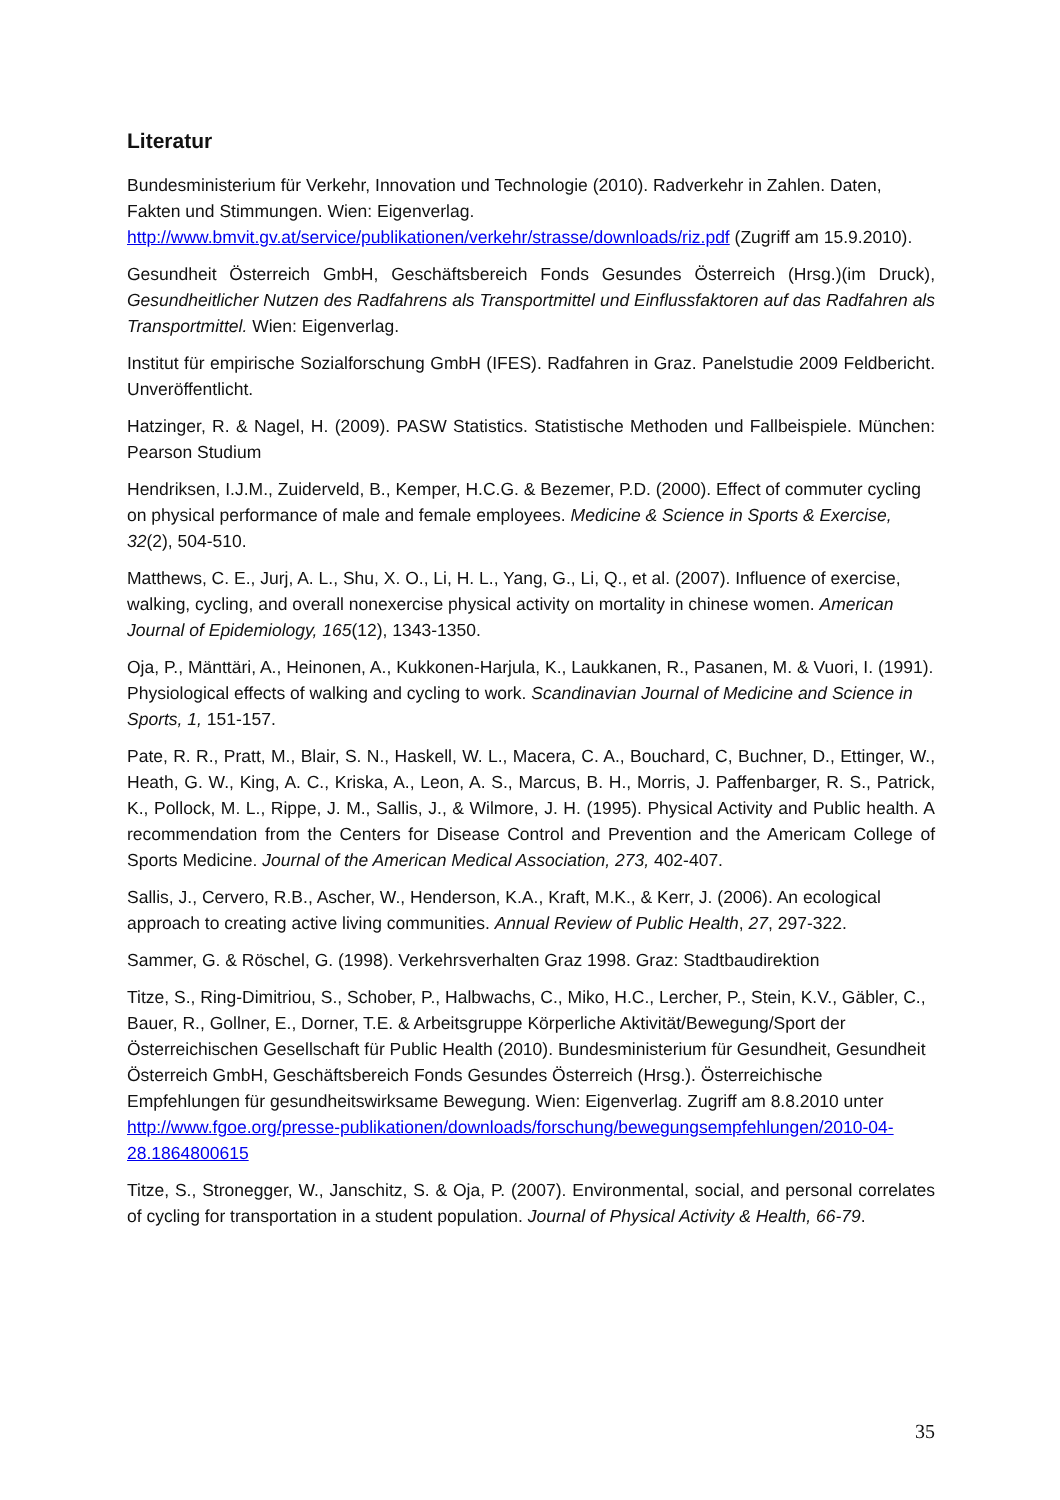Literatur
Bundesministerium für Verkehr, Innovation und Technologie (2010). Radverkehr in Zahlen. Daten, Fakten und Stimmungen. Wien: Eigenverlag. http://www.bmvit.gv.at/service/publikationen/verkehr/strasse/downloads/riz.pdf (Zugriff am 15.9.2010).
Gesundheit Österreich GmbH, Geschäftsbereich Fonds Gesundes Österreich (Hrsg.)(im Druck), Gesundheitlicher Nutzen des Radfahrens als Transportmittel und Einflussfaktoren auf das Radfahren als Transportmittel. Wien: Eigenverlag.
Institut für empirische Sozialforschung GmbH (IFES). Radfahren in Graz. Panelstudie 2009 Feldbericht. Unveröffentlicht.
Hatzinger, R. & Nagel, H. (2009). PASW Statistics. Statistische Methoden und Fallbeispiele. München: Pearson Studium
Hendriksen, I.J.M., Zuiderveld, B., Kemper, H.C.G. & Bezemer, P.D. (2000). Effect of commuter cycling on physical performance of male and female employees. Medicine & Science in Sports & Exercise, 32(2), 504-510.
Matthews, C. E., Jurj, A. L., Shu, X. O., Li, H. L., Yang, G., Li, Q., et al. (2007). Influence of exercise, walking, cycling, and overall nonexercise physical activity on mortality in chinese women. American Journal of Epidemiology, 165(12), 1343-1350.
Oja, P., Mänttäri, A., Heinonen, A., Kukkonen-Harjula, K., Laukkanen, R., Pasanen, M. & Vuori, I. (1991). Physiological effects of walking and cycling to work. Scandinavian Journal of Medicine and Science in Sports, 1, 151-157.
Pate, R. R., Pratt, M., Blair, S. N., Haskell, W. L., Macera, C. A., Bouchard, C, Buchner, D., Ettinger, W., Heath, G. W., King, A. C., Kriska, A., Leon, A. S., Marcus, B. H., Morris, J. Paffenbarger, R. S., Patrick, K., Pollock, M. L., Rippe, J. M., Sallis, J., & Wilmore, J. H. (1995). Physical Activity and Public health. A recommendation from the Centers for Disease Control and Prevention and the Americam College of Sports Medicine. Journal of the American Medical Association, 273, 402-407.
Sallis, J., Cervero, R.B., Ascher, W., Henderson, K.A., Kraft, M.K., & Kerr, J. (2006). An ecological approach to creating active living communities. Annual Review of Public Health, 27, 297-322.
Sammer, G. & Röschel, G. (1998). Verkehrsverhalten Graz 1998. Graz: Stadtbaudirektion
Titze, S., Ring-Dimitriou, S., Schober, P., Halbwachs, C., Miko, H.C., Lercher, P., Stein, K.V., Gäbler, C., Bauer, R., Gollner, E., Dorner, T.E. & Arbeitsgruppe Körperliche Aktivität/Bewegung/Sport der Österreichischen Gesellschaft für Public Health (2010). Bundesministerium für Gesundheit, Gesundheit Österreich GmbH, Geschäftsbereich Fonds Gesundes Österreich (Hrsg.). Österreichische Empfehlungen für gesundheitswirksame Bewegung. Wien: Eigenverlag. Zugriff am 8.8.2010 unter http://www.fgoe.org/presse-publikationen/downloads/forschung/bewegungsempfehlungen/2010-04-28.1864800615
Titze, S., Stronegger, W., Janschitz, S. & Oja, P. (2007). Environmental, social, and personal correlates of cycling for transportation in a student population. Journal of Physical Activity & Health, 66-79.
35